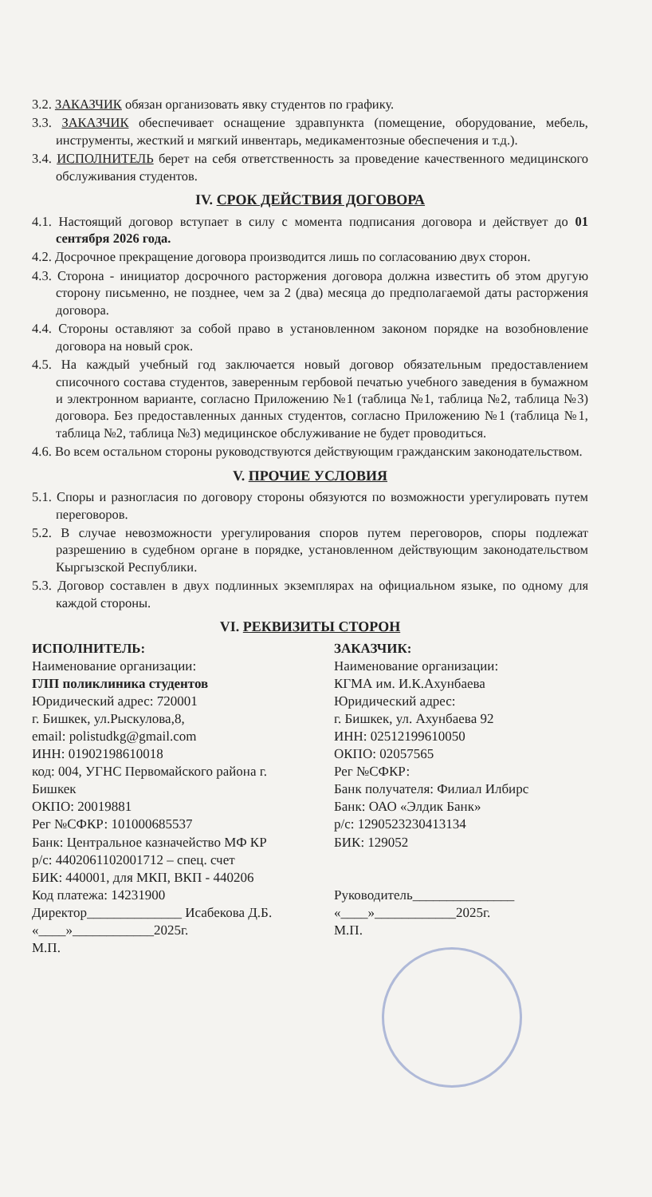3.2. ЗАКАЗЧИК обязан организовать явку студентов по графику.
3.3. ЗАКАЗЧИК обеспечивает оснащение здравпункта (помещение, оборудование, мебель, инструменты, жесткий и мягкий инвентарь, медикаментозные обеспечения и т.д.).
3.4. ИСПОЛНИТЕЛЬ берет на себя ответственность за проведение качественного медицинского обслуживания студентов.
IV. СРОК ДЕЙСТВИЯ ДОГОВОРА
4.1. Настоящий договор вступает в силу с момента подписания договора и действует до 01 сентября 2026 года.
4.2. Досрочное прекращение договора производится лишь по согласованию двух сторон.
4.3. Сторона - инициатор досрочного расторжения договора должна известить об этом другую сторону письменно, не позднее, чем за 2 (два) месяца до предполагаемой даты расторжения договора.
4.4. Стороны оставляют за собой право в установленном законом порядке на возобновление договора на новый срок.
4.5. На каждый учебный год заключается новый договор обязательным предоставлением списочного состава студентов, заверенным гербовой печатью учебного заведения в бумажном и электронном варианте, согласно Приложению №1 (таблица №1, таблица №2, таблица №3) договора. Без предоставленных данных студентов, согласно Приложению №1 (таблица №1, таблица №2, таблица №3) медицинское обслуживание не будет проводиться.
4.6. Во всем остальном стороны руководствуются действующим гражданским законодательством.
V. ПРОЧИЕ УСЛОВИЯ
5.1. Споры и разногласия по договору стороны обязуются по возможности урегулировать путем переговоров.
5.2. В случае невозможности урегулирования споров путем переговоров, споры подлежат разрешению в судебном органе в порядке, установленном действующим законодательством Кыргызской Республики.
5.3. Договор составлен в двух подлинных экземплярах на официальном языке, по одному для каждой стороны.
VI. РЕКВИЗИТЫ СТОРОН
ИСПОЛНИТЕЛЬ:
Наименование организации:
ГЛП поликлиника студентов
Юридический адрес: 720001
г. Бишкек, ул.Рыскулова,8,
email: polistudkg@gmail.com
ИНН: 01902198610018
код: 004, УГНС Первомайского района г. Бишкек
ОКПО: 20019881
Рег №СФКР: 101000685537
Банк: Центральное казначейство МФ КР
р/с: 4402061102001712 – спец. счет
БИК: 440001, для МКП, ВКП - 440206
Код платежа: 14231900
Директор______________ Исабекова Д.Б.
«____»____________2025г.
М.П.
ЗАКАЗЧИК:
Наименование организации:
КГМА им. И.К.Ахунбаева
Юридический адрес:
г. Бишкек, ул. Ахунбаева 92
ИНН: 02512199610050
ОКПО: 02057565
Рег №СФКР:
Банк получателя: Филиал Илбирс
Банк: ОАО «Элдик Банк»
р/с: 1290523230413134
БИК: 129052
Руководитель_______________
«____»____________2025г.
М.П.